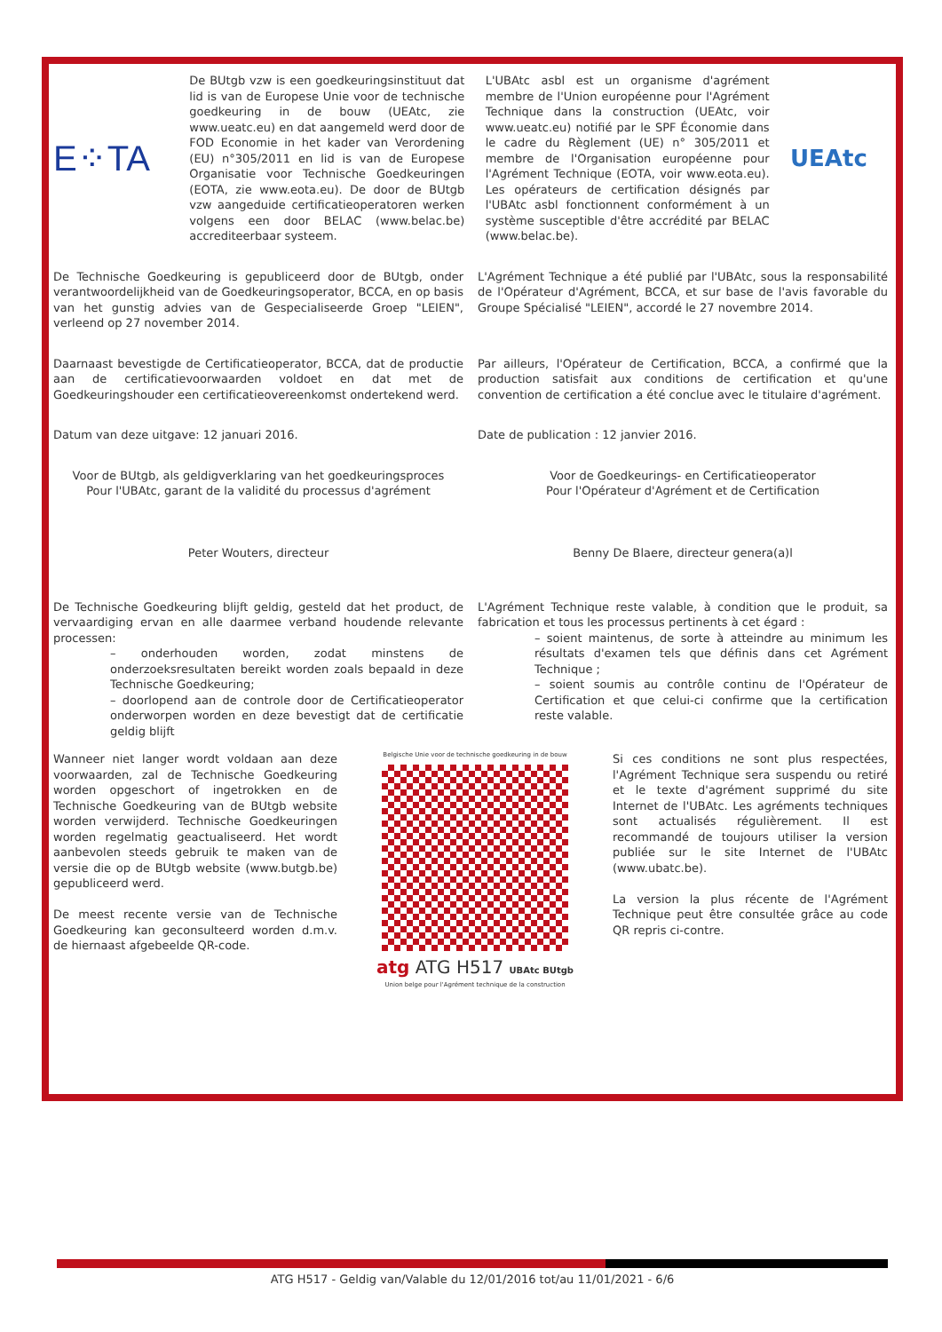E⁘TA
De BUtgb vzw is een goedkeuringsinstituut dat lid is van de Europese Unie voor de technische goedkeuring in de bouw (UEAtc, zie www.ueatc.eu) en dat aangemeld werd door de FOD Economie in het kader van Verordening (EU) n°305/2011 en lid is van de Europese Organisatie voor Technische Goedkeuringen (EOTA, zie www.eota.eu). De door de BUtgb vzw aangeduide certificatieoperatoren werken volgens een door BELAC (www.belac.be) accrediteerbaar systeem.
L'UBAtc asbl est un organisme d'agrément membre de l'Union européenne pour l'Agrément Technique dans la construction (UEAtc, voir www.ueatc.eu) notifié par le SPF Économie dans le cadre du Règlement (UE) n° 305/2011 et membre de l'Organisation européenne pour l'Agrément Technique (EOTA, voir www.eota.eu). Les opérateurs de certification désignés par l'UBAtc asbl fonctionnent conformément à un système susceptible d'être accrédité par BELAC (www.belac.be).
UEAtc
De Technische Goedkeuring is gepubliceerd door de BUtgb, onder verantwoordelijkheid van de Goedkeuringsoperator, BCCA, en op basis van het gunstig advies van de Gespecialiseerde Groep "LEIEN", verleend op 27 november 2014.
L'Agrément Technique a été publié par l'UBAtc, sous la responsabilité de l'Opérateur d'Agrément, BCCA, et sur base de l'avis favorable du Groupe Spécialisé "LEIEN", accordé le 27 novembre 2014.
Daarnaast bevestigde de Certificatieoperator, BCCA, dat de productie aan de certificatievoorwaarden voldoet en dat met de Goedkeuringshouder een certificatieovereenkomst ondertekend werd.
Par ailleurs, l'Opérateur de Certification, BCCA, a confirmé que la production satisfait aux conditions de certification et qu'une convention de certification a été conclue avec le titulaire d'agrément.
Datum van deze uitgave: 12 januari 2016. Date de publication : 12 janvier 2016.
Voor de BUtgb, als geldigverklaring van het goedkeuringsproces
Pour l'UBAtc, garant de la validité du processus d'agrément
Peter Wouters, directeur
Voor de Goedkeurings- en Certificatieoperator
Pour l'Opérateur d'Agrément et de Certification
Benny De Blaere, directeur genera(a)l
De Technische Goedkeuring blijft geldig, gesteld dat het product, de vervaardiging ervan en alle daarmee verband houdende relevante processen:
– onderhouden worden, zodat minstens de onderzoeksresultaten bereikt worden zoals bepaald in deze Technische Goedkeuring;
– doorlopend aan de controle door de Certificatieoperator onderworpen worden en deze bevestigt dat de certificatie geldig blijft
L'Agrément Technique reste valable, à condition que le produit, sa fabrication et tous les processus pertinents à cet égard :
– soient maintenus, de sorte à atteindre au minimum les résultats d'examen tels que définis dans cet Agrément Technique ;
– soient soumis au contrôle continu de l'Opérateur de Certification et que celui-ci confirme que la certification reste valable.
Wanneer niet langer wordt voldaan aan deze voorwaarden, zal de Technische Goedkeuring worden opgeschort of ingetrokken en de Technische Goedkeuring van de BUtgb website worden verwijderd. Technische Goedkeuringen worden regelmatig geactualiseerd. Het wordt aanbevolen steeds gebruik te maken van de versie die op de BUtgb website (www.butgb.be) gepubliceerd werd.
De meest recente versie van de Technische Goedkeuring kan geconsulteerd worden d.m.v. de hiernaast afgebeelde QR-code.
Belgische Unie voor de technische goedkeuring in de bouw
atg ATG H517 UBAtc BUtgb
Union belge pour l'Agrément technique de la construction
Si ces conditions ne sont plus respectées, l'Agrément Technique sera suspendu ou retiré et le texte d'agrément supprimé du site Internet de l'UBAtc. Les agréments techniques sont actualisés régulièrement. Il est recommandé de toujours utiliser la version publiée sur le site Internet de l'UBAtc (www.ubatc.be).
La version la plus récente de l'Agrément Technique peut être consultée grâce au code QR repris ci-contre.
ATG H517 - Geldig van/Valable du 12/01/2016 tot/au 11/01/2021 - 6/6